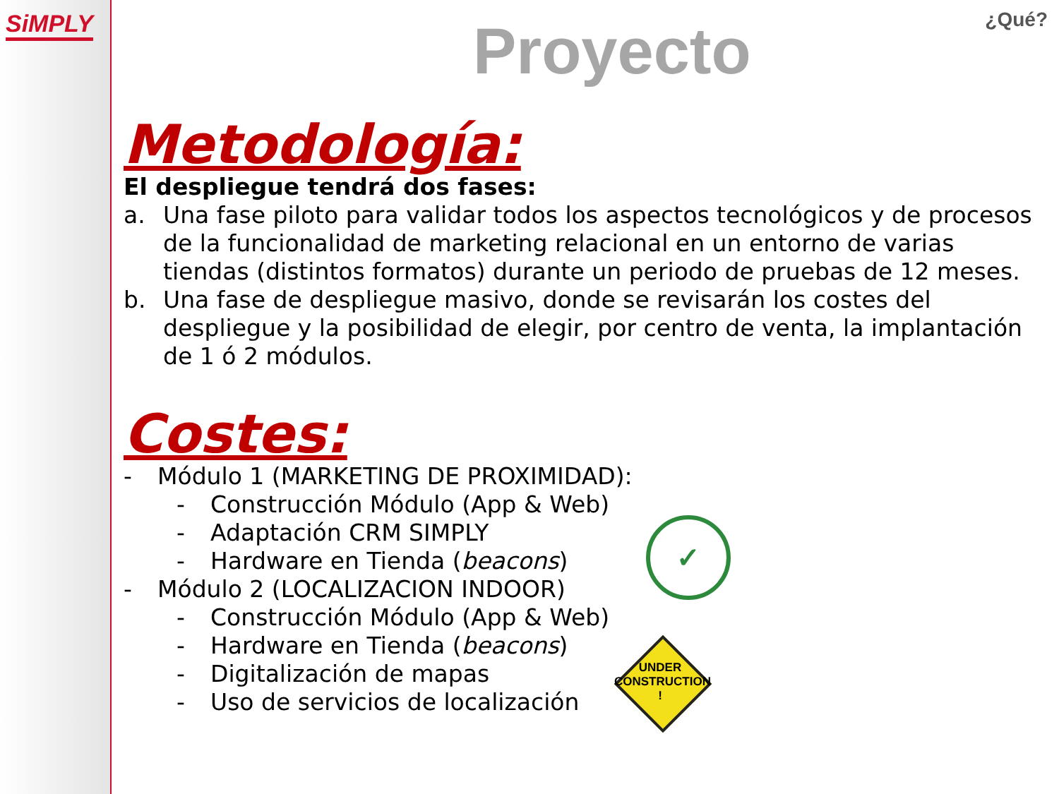SiMPLY ¿Qué?
Proyecto
Metodología:
El despliegue tendrá dos fases:
a. Una fase piloto para validar todos los aspectos tecnológicos y de procesos de la funcionalidad de marketing relacional en un entorno de varias tiendas (distintos formatos) durante un periodo de pruebas de 12 meses.
b. Una fase de despliegue masivo, donde se revisarán los costes del despliegue y la posibilidad de elegir, por centro de venta, la implantación de 1 ó 2 módulos.
Costes:
- Módulo 1 (MARKETING DE PROXIMIDAD):
- Construcción Módulo (App & Web)
- Adaptación CRM SIMPLY
- Hardware en Tienda (beacons)
- Módulo 2 (LOCALIZACION INDOOR)
- Construcción Módulo (App & Web)
- Hardware en Tienda (beacons)
- Digitalización de mapas
- Uso de servicios de localización
✓
UNDER
CONSTRUCTION
!